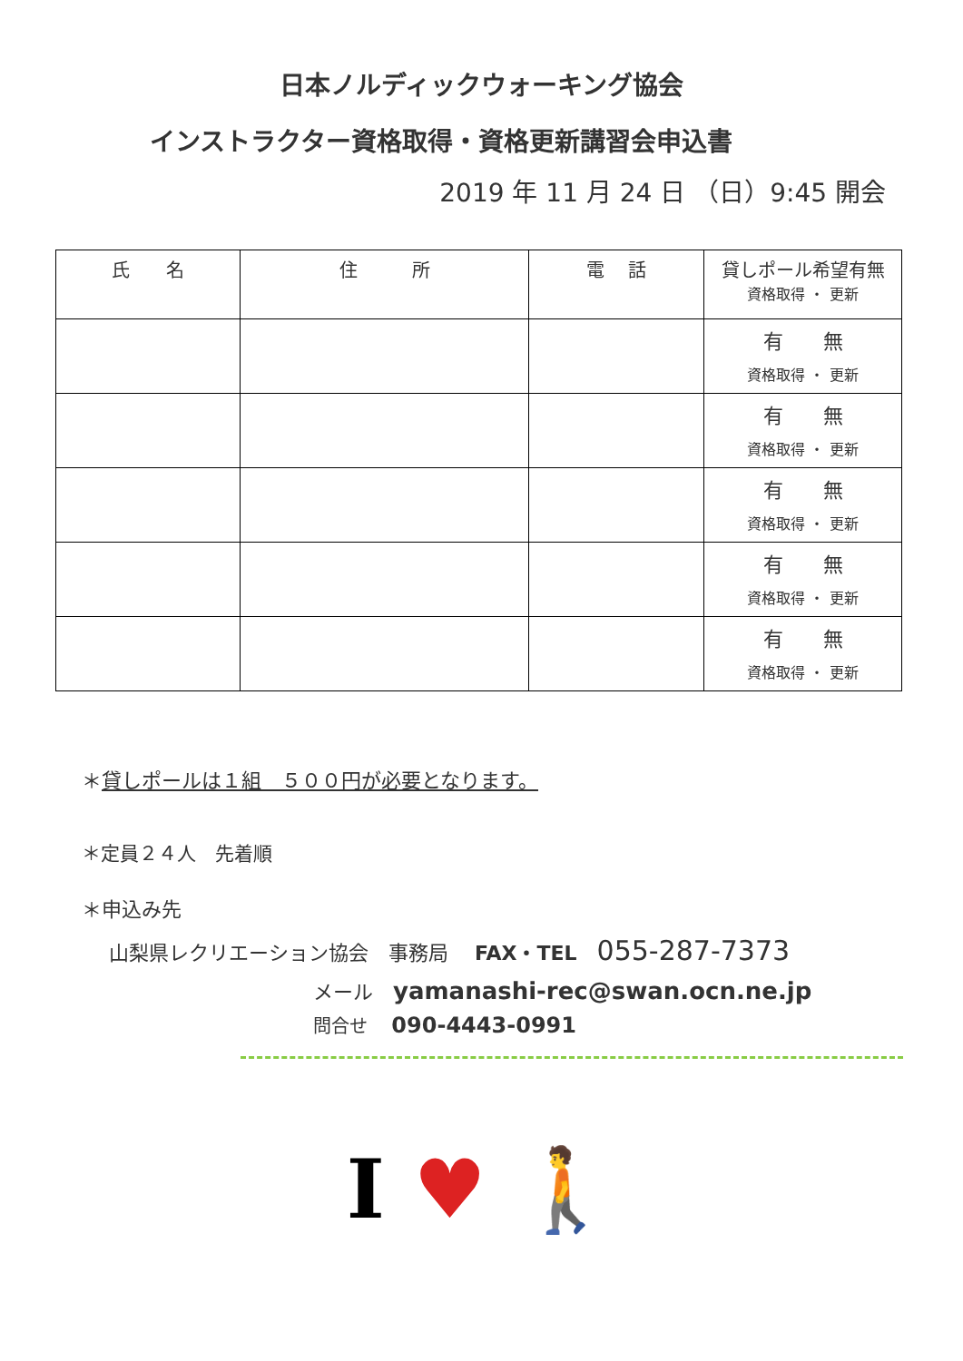日本ノルディックウォーキング協会
インストラクター資格取得・資格更新講習会申込書
2019 年 11 月 24 日 （日）9:45 開会
| 氏 名 | 住 所 | 電 話 | 貸しポール希望有無 資格取得 ・ 更新 |
| --- | --- | --- | --- |
| | | | 有 無 資格取得 ・ 更新 |
| | | | 有 無 資格取得 ・ 更新 |
| | | | 有 無 資格取得 ・ 更新 |
| | | | 有 無 資格取得 ・ 更新 |
| | | | 有 無 資格取得 ・ 更新 |
＊貸しポールは１組　５００円が必要となります。
＊定員２４人　先着順
＊申込み先
山梨県レクリエーション協会　事務局　 FAX・TEL　055-287-7373
メール　yamanashi-rec@swan.ocn.ne.jp
問合せ　 090-4443-0991
I ♥ 🚶